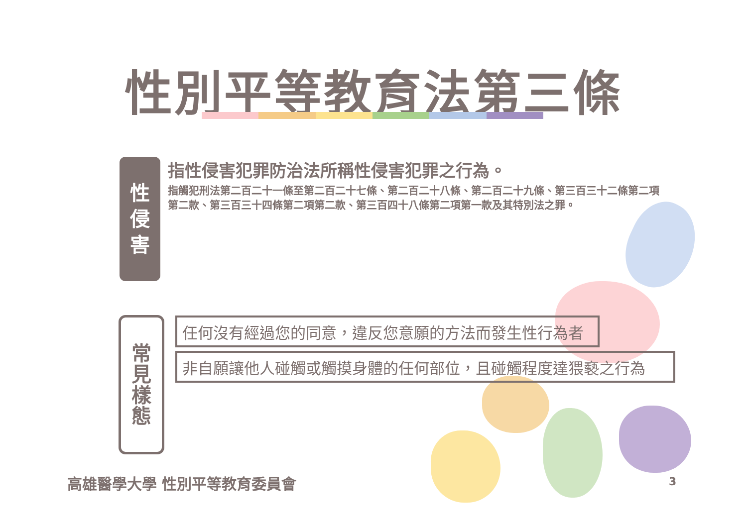性別平等教育法第三條
性
侵
害
指性侵害犯罪防治法所稱性侵害犯罪之行為。
指觸犯刑法第二百二十一條至第二百二十七條、第二百二十八條、第二百二十九條、第三百三十二條第二項第二款、第三百三十四條第二項第二款、第三百四十八條第二項第一款及其特別法之罪。
常
見
樣
態
任何沒有經過您的同意，違反您意願的方法而發生性行為者
非自願讓他人碰觸或觸摸身體的任何部位，且碰觸程度達猥褻之行為
高雄醫學大學 性別平等教育委員會 3